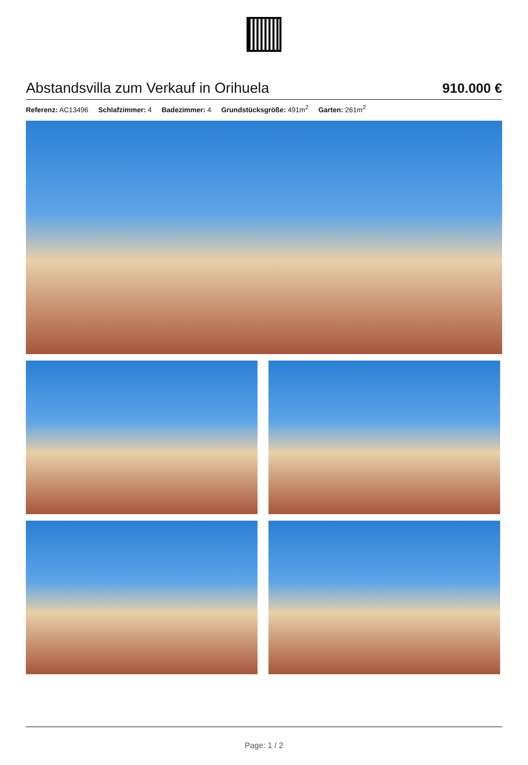Abstandsvilla zum Verkauf in Orihuela
910.000 €
Referenz: AC13496 Schlafzimmer: 4 Badezimmer: 4 Grundstücksgröße: 491m<sup>2</sup> Garten: 261m<sup>2</sup>
Page: 1 / 2